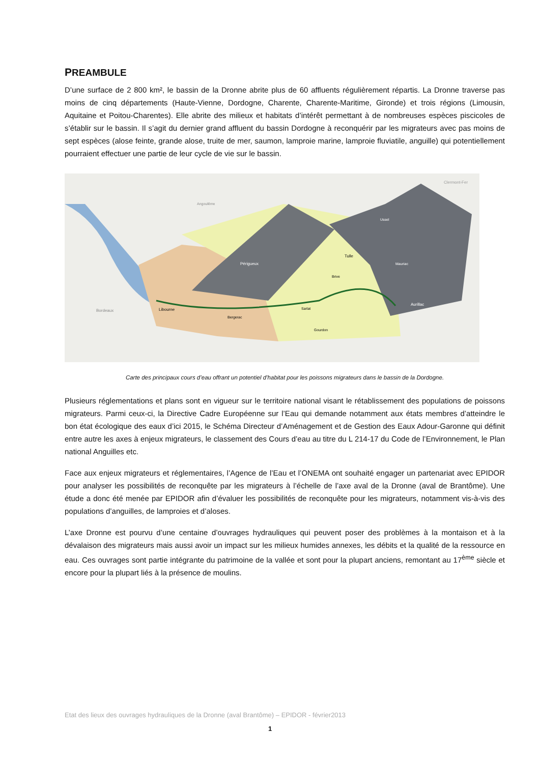PREAMBULE
D’une surface de 2 800 km², le bassin de la Dronne abrite plus de 60 affluents régulièrement répartis. La Dronne traverse pas moins de cinq départements (Haute-Vienne, Dordogne, Charente, Charente-Maritime, Gironde) et trois régions (Limousin, Aquitaine et Poitou-Charentes). Elle abrite des milieux et habitats d’intérêt permettant à de nombreuses espèces piscicoles de s’établir sur le bassin. Il s’agit du dernier grand affluent du bassin Dordogne à reconquérir par les migrateurs avec pas moins de sept espèces (alose feinte, grande alose, truite de mer, saumon, lamproie marine, lamproie fluviatile, anguille) qui potentiellement pourraient effectuer une partie de leur cycle de vie sur le bassin.
Périgueux
Libourne
Bordeaux
Bergerac
Sarlat
Brive
Tulle
Aurillac
Ussel
Mauriac
Gourdon
Angoulême
Clermont-Fer
Carte des principaux cours d’eau offrant un potentiel d’habitat pour les poissons migrateurs dans le bassin de la Dordogne.
Plusieurs réglementations et plans sont en vigueur sur le territoire national visant le rétablissement des populations de poissons migrateurs. Parmi ceux-ci, la Directive Cadre Européenne sur l’Eau qui demande notamment aux états membres d’atteindre le bon état écologique des eaux d’ici 2015, le Schéma Directeur d’Aménagement et de Gestion des Eaux Adour-Garonne qui définit entre autre les axes à enjeux migrateurs, le classement des Cours d’eau au titre du L 214-17 du Code de l’Environnement, le Plan national Anguilles etc.
Face aux enjeux migrateurs et réglementaires, l’Agence de l’Eau et l’ONEMA ont souhaité engager un partenariat avec EPIDOR pour analyser les possibilités de reconquête par les migrateurs à l’échelle de l’axe aval de la Dronne (aval de Brantôme). Une étude a donc été menée par EPIDOR afin d’évaluer les possibilités de reconquête pour les migrateurs, notamment vis-à-vis des populations d’anguilles, de lamproies et d’aloses.
L’axe Dronne est pourvu d’une centaine d’ouvrages hydrauliques qui peuvent poser des problèmes à la montaison et à la dévalaison des migrateurs mais aussi avoir un impact sur les milieux humides annexes, les débits et la qualité de la ressource en eau. Ces ouvrages sont partie intégrante du patrimoine de la vallée et sont pour la plupart anciens, remontant au 17<sup>ème</sup> siècle et encore pour la plupart liés à la présence de moulins.
Etat des lieux des ouvrages hydrauliques de la Dronne (aval Brantôme) – EPIDOR - février2013
1